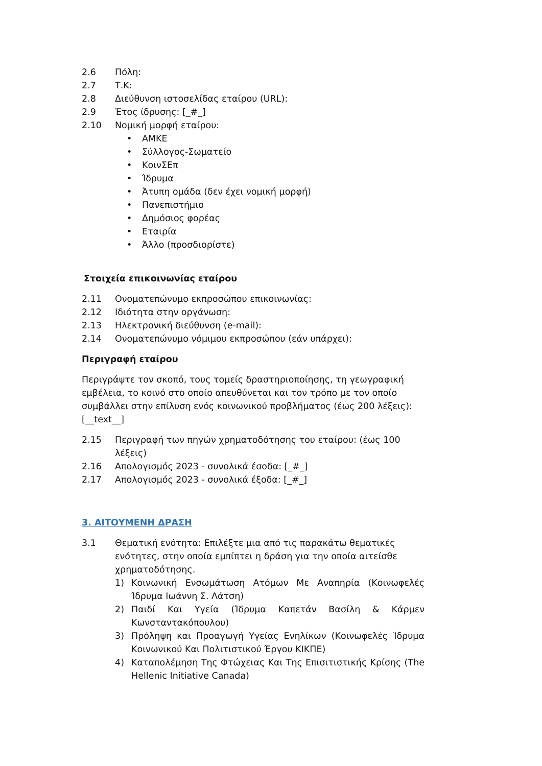2.6 Πόλη:
2.7 Τ.Κ:
2.8 Διεύθυνση ιστοσελίδας εταίρου (URL):
2.9 Έτος ίδρυσης: [_#_]
2.10 Νομική μορφή εταίρου:
• ΑΜΚΕ
• Σύλλογος-Σωματείο
• ΚοινΣΕπ
• Ίδρυμα
• Άτυπη ομάδα (δεν έχει νομική μορφή)
• Πανεπιστήμιο
• Δημόσιος φορέας
• Εταιρία
• Άλλο (προσδιορίστε)
Στοιχεία επικοινωνίας εταίρου
2.11 Ονοματεπώνυμο εκπροσώπου επικοινωνίας:
2.12 Ιδιότητα στην οργάνωση:
2.13 Ηλεκτρονική διεύθυνση (e-mail):
2.14 Ονοματεπώνυμο νόμιμου εκπροσώπου (εάν υπάρχει):
Περιγραφή εταίρου
Περιγράψτε τον σκοπό, τους τομείς δραστηριοποίησης, τη γεωγραφική εμβέλεια, το κοινό στο οποίο απευθύνεται και τον τρόπο με τον οποίο συμβάλλει στην επίλυση ενός κοινωνικού προβλήματος (έως 200 λέξεις): [__text__]
2.15 Περιγραφή των πηγών χρηματοδότησης του εταίρου: (έως 100 λέξεις)
2.16 Απολογισμός 2023 - συνολικά έσοδα: [_#_]
2.17 Απολογισμός 2023 - συνολικά έξοδα: [_#_]
3. ΑΙΤΟΥΜΕΝΗ ΔΡΑΣΗ
3.1 Θεματική ενότητα: Επιλέξτε μια από τις παρακάτω θεματικές ενότητες, στην οποία εμπίπτει η δράση για την οποία αιτείσθε χρηματοδότησης.
1) Κοινωνική Ενσωμάτωση Ατόμων Με Αναπηρία (Κοινωφελές Ίδρυμα Ιωάννη Σ. Λάτση)
2) Παιδί Και Υγεία (Ίδρυμα Καπετάν Βασίλη & Κάρμεν Κωνσταντακόπουλου)
3) Πρόληψη και Προαγωγή Υγείας Ενηλίκων (Κοινωφελές Ίδρυμα Κοινωνικού Και Πολιτιστικού Έργου ΚΙΚΠΕ)
4) Καταπολέμηση Της Φτώχειας Και Της Επισιτιστικής Κρίσης (The Hellenic Initiative Canada)